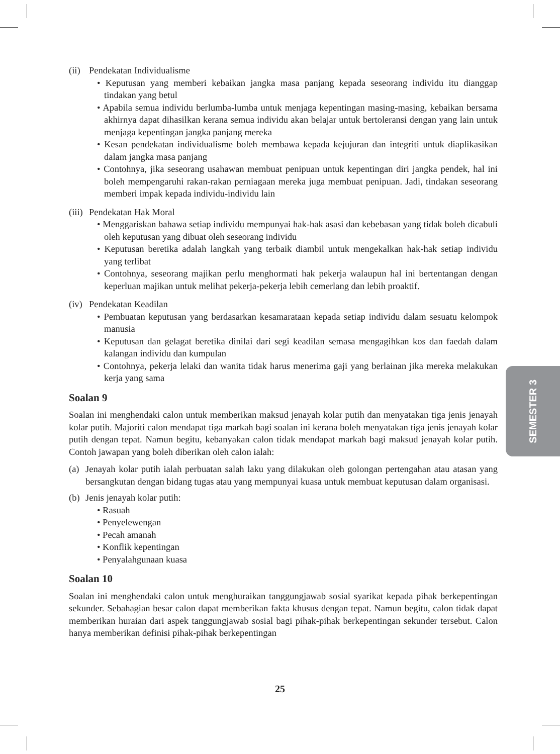(ii) Pendekatan Individualisme
• Keputusan yang memberi kebaikan jangka masa panjang kepada seseorang individu itu dianggap tindakan yang betul
• Apabila semua individu berlumba-lumba untuk menjaga kepentingan masing-masing, kebaikan bersama akhirnya dapat dihasilkan kerana semua individu akan belajar untuk bertoleransi dengan yang lain untuk menjaga kepentingan jangka panjang mereka
• Kesan pendekatan individualisme boleh membawa kepada kejujuran dan integriti untuk diaplikasikan dalam jangka masa panjang
• Contohnya, jika seseorang usahawan membuat penipuan untuk kepentingan diri jangka pendek, hal ini boleh mempengaruhi rakan-rakan perniagaan mereka juga membuat penipuan. Jadi, tindakan seseorang memberi impak kepada individu-individu lain
(iii) Pendekatan Hak Moral
• Menggariskan bahawa setiap individu mempunyai hak-hak asasi dan kebebasan yang tidak boleh dicabuli oleh keputusan yang dibuat oleh seseorang individu
• Keputusan beretika adalah langkah yang terbaik diambil untuk mengekalkan hak-hak setiap individu yang terlibat
• Contohnya, seseorang majikan perlu menghormati hak pekerja walaupun hal ini bertentangan dengan keperluan majikan untuk melihat pekerja-pekerja lebih cemerlang dan lebih proaktif.
(iv) Pendekatan Keadilan
• Pembuatan keputusan yang berdasarkan kesamarataan kepada setiap individu dalam sesuatu kelompok manusia
• Keputusan dan gelagat beretika dinilai dari segi keadilan semasa mengagihkan kos dan faedah dalam kalangan individu dan kumpulan
• Contohnya, pekerja lelaki dan wanita tidak harus menerima gaji yang berlainan jika mereka melakukan kerja yang sama
Soalan 9
Soalan ini menghendaki calon untuk memberikan maksud jenayah kolar putih dan menyatakan tiga jenis jenayah kolar putih. Majoriti calon mendapat tiga markah bagi soalan ini kerana boleh menyatakan tiga jenis jenayah kolar putih dengan tepat. Namun begitu, kebanyakan calon tidak mendapat markah bagi maksud jenayah kolar putih. Contoh jawapan yang boleh diberikan oleh calon ialah:
(a) Jenayah kolar putih ialah perbuatan salah laku yang dilakukan oleh golongan pertengahan atau atasan yang bersangkutan dengan bidang tugas atau yang mempunyai kuasa untuk membuat keputusan dalam organisasi.
(b) Jenis jenayah kolar putih:
• Rasuah
• Penyelewengan
• Pecah amanah
• Konflik kepentingan
• Penyalahgunaan kuasa
Soalan 10
Soalan ini menghendaki calon untuk menghuraikan tanggungjawab sosial syarikat kepada pihak berkepentingan sekunder. Sebahagian besar calon dapat memberikan fakta khusus dengan tepat. Namun begitu, calon tidak dapat memberikan huraian dari aspek tanggungjawab sosial bagi pihak-pihak berkepentingan sekunder tersebut. Calon hanya memberikan definisi pihak-pihak berkepentingan
SEMESTER 3
25